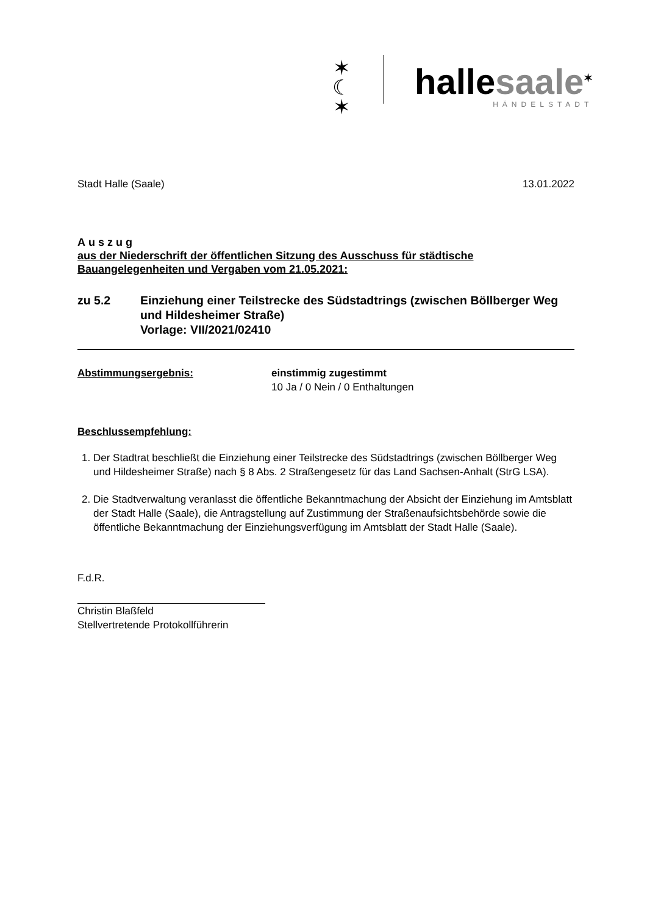✶
☾
✶
hallesaale<sup>✶</sup>
HÄNDELSTADT
Stadt Halle (Saale) 13.01.2022
Auszug
aus der Niederschrift der öffentlichen Sitzung des Ausschuss für städtische Bauangelegenheiten und Vergaben vom 21.05.2021:
zu 5.2 Einziehung einer Teilstrecke des Südstadtrings (zwischen Böllberger Weg und Hildesheimer Straße)
Vorlage: VII/2021/02410
Abstimmungsergebnis: einstimmig zugestimmt
10 Ja / 0 Nein / 0 Enthaltungen
Beschlussempfehlung:
1. Der Stadtrat beschließt die Einziehung einer Teilstrecke des Südstadtrings (zwischen Böllberger Weg und Hildesheimer Straße) nach § 8 Abs. 2 Straßengesetz für das Land Sachsen-Anhalt (StrG LSA).
2. Die Stadtverwaltung veranlasst die öffentliche Bekanntmachung der Absicht der Einziehung im Amtsblatt der Stadt Halle (Saale), die Antragstellung auf Zustimmung der Straßenaufsichtsbehörde sowie die öffentliche Bekanntmachung der Einziehungsverfügung im Amtsblatt der Stadt Halle (Saale).
F.d.R.
Christin Blaßfeld
Stellvertretende Protokollführerin